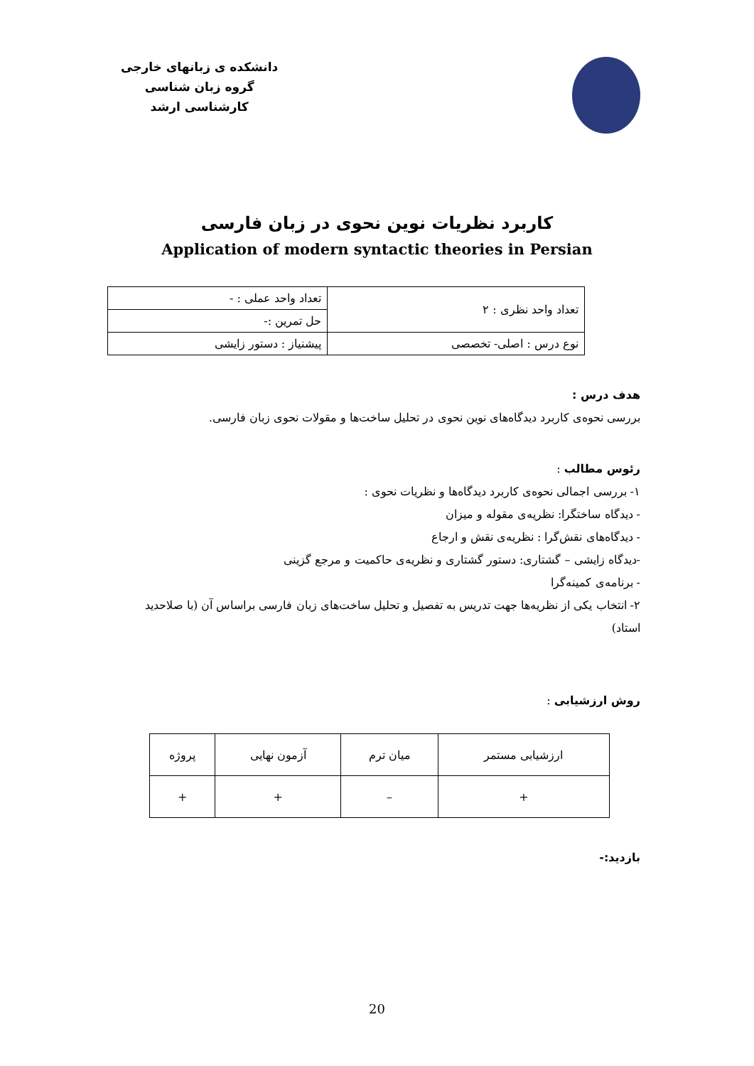دانشکده ی زبانهای خارجی
گروه زبان شناسی
کارشناسی ارشد
کاربرد نظریات نوین نحوی در زبان فارسی
Application of modern syntactic theories in Persian
| تعداد واحد نظری : ۲ | تعداد واحد عملی : - |
| | حل تمرین :- |
| نوع درس : اصلی- تخصصی | پیشنیاز : دستور زایشی |
هدف درس :
بررسی نحوه‌ی کاربرد دیدگاه‌های نوین نحوی در تحلیل ساخت‌ها و مقولات نحوی زبان فارسی.
رئوس مطالب :
۱- بررسی اجمالی نحوه‌ی کاربرد دیدگاه‌ها و نظریات نحوی :
- دیدگاه ساختگرا: نظریه‌ی مقوله و میزان
- دیدگاه‌های نقش‌گرا : نظریه‌ی نقش و ارجاع
-دیدگاه زایشی – گشتاری: دستور گشتاری و نظریه‌ی حاکمیت و مرجع گزینی
- برنامه‌ی کمینه‌گرا
۲- انتخاب یکی از نظریه‌ها جهت تدریس به تفصیل و تحلیل ساخت‌های زبان فارسی براساس آن (با صلاحدید استاد)
روش ارزشیابی :
| ارزشیابی مستمر | میان ترم | آزمون نهایی | پروژه |
| + | – | + | + |
بازدید:-
20